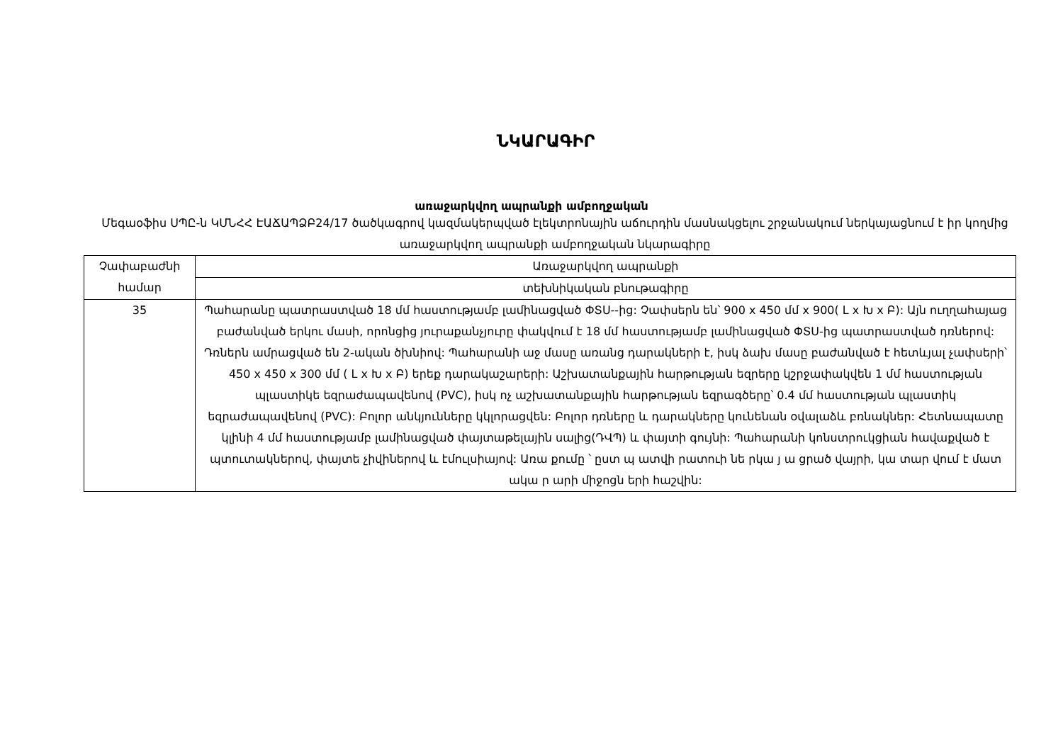ՆԿԱՐԱԳԻՐ
առաջարկվող ապրանքի ամբողջական
Մեգաօֆիս ՍՊԸ-ն ԿՄՆՀՀ ԷԱՃԱՊՁԲ24/17 ծածկագրով կազմակերպված էլեկտրոնային աճուրդին մասնակցելու շրջանակում ներկայացնում է իր կողմից առաջարկվող ապրանքի ամբողջական նկարագիրը
| Չափաբաժնի համար | Առաջարկվող ապրանքի |
| --- | --- |
| | տեխնիկական բնութագիրը |
| 35 | Պահարանը պատրաստված 18 մմ հաստությամբ լամինացված ՓՏՍ--ից: Չափսերն են՝ 900 x 450 մմ x 900( L x Խ x Բ): Այն ուղղահայաց բաժանված երկու մասի, որոնցից յուրաքանչյուրը փակվում է 18 մմ հաստությամբ լամինացված ՓՏՍ-ից պատրաստված դռներով: Դռներն ամրացված են 2-ական ծխնիով: Պահարանի աջ մասը առանց դարակների է, իսկ ձախ մասը բաժանված է հետևյալ չափսերի՝ 450 x 450 x 300 մմ ( L x Խ x Բ) երեք դարակաշարերի: Աշխատանքային հարթության եզրերը կշրջափակվեն 1 մմ հաստության պլաստիկե եզրաժապավենով (PVC), իսկ ոչ աշխատանքային հարթության եզրագծերը՝ 0.4 մմ հաստության պլաստիկ եզրաժապավենով (PVC): Բոլոր անկյունները կկլորացվեն: Բոլոր դռները և դարակները կունենան օվալաձև բռնակներ: Հետնապատը կլինի 4 մմ հաստությամբ լամինացված փայտաթելային սալից(ԴՎՊ) և փայտի գույնի: Պահարանի կոնստրուկցիան հավաքված է պտուտակներով, փայտե չիվիներով և էմուլսիայով: Առա քումը ՝ ըստ պ ատվի րատուի նե րկա յ ա ցրած վայրի, կա տար վում է մատ ակա ր արի միջոցն երի հաշվին: |